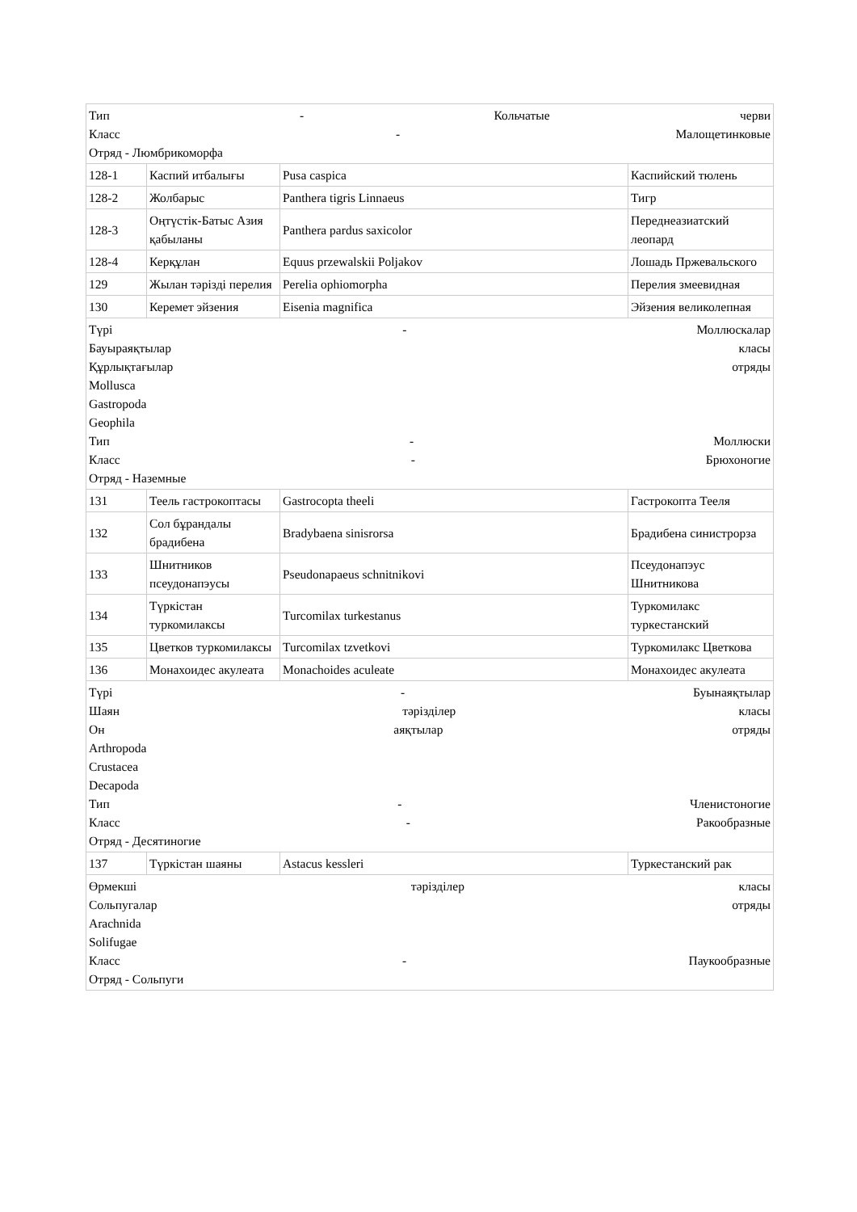| Тип - Кольчатые черви Класс - Малощетинковые Отряд - Люмбрикоморфа | | | |
| 128-1 | Каспий итбалығы | Pusa caspica | Каспийский тюлень |
| 128-2 | Жолбарыс | Panthera tigris Linnaeus | Тигр |
| 128-3 | Оңтүстік-Батыс Азия қабыланы | Panthera pardus saxicolor | Переднеазиатский леопард |
| 128-4 | Керқұлан | Equus przewalskii Poljakov | Лошадь Пржевальского |
| 129 | Жылан тәрізді перелия | Perelia ophiomorpha | Перелия змеевидная |
| 130 | Керемет эйзения | Eisenia magnifica | Эйзения великолепная |
| Түрі - Моллюскалар Бауыраяқтылар класы Құрлықтағылар отряды Mollusca Gastropoda Geophila Тип - Моллюски Класс - Брюхоногие Отряд - Наземные | | | |
| 131 | Теель гастрокоптасы | Gastrocopta theeli | Гастрокопта Тееля |
| 132 | Сол бұрандалы брадибена | Bradybaena sinisrorsa | Брадибена синистрорза |
| 133 | Шнитников псеудонапэусы | Pseudonapaeus schnitnikovi | Псеудонапэус Шнитникова |
| 134 | Түркістан туркомилаксы | Turcomilax turkestanus | Туркомилакс туркестанский |
| 135 | Цветков туркомилаксы | Turcomilax tzvetkovi | Туркомилакс Цветкова |
| 136 | Монахоидес акулеата | Monachoides aculeate | Монахоидес акулеата |
| Түрі - Буынаяқтылар Шаян тәрізділер класы Он аяқтылар отряды Arthropoda Crustacea Decapoda Тип - Членистоногие Класс - Ракообразные Отряд - Десятиногие | | | |
| 137 | Түркістан шаяны | Astacus kessleri | Туркестанский рак |
| Өрмекші тәрізділер класы Сольпугалар отряды Arachnida Solifugae Класс - Паукообразные Отряд - Сольпуги | | | |